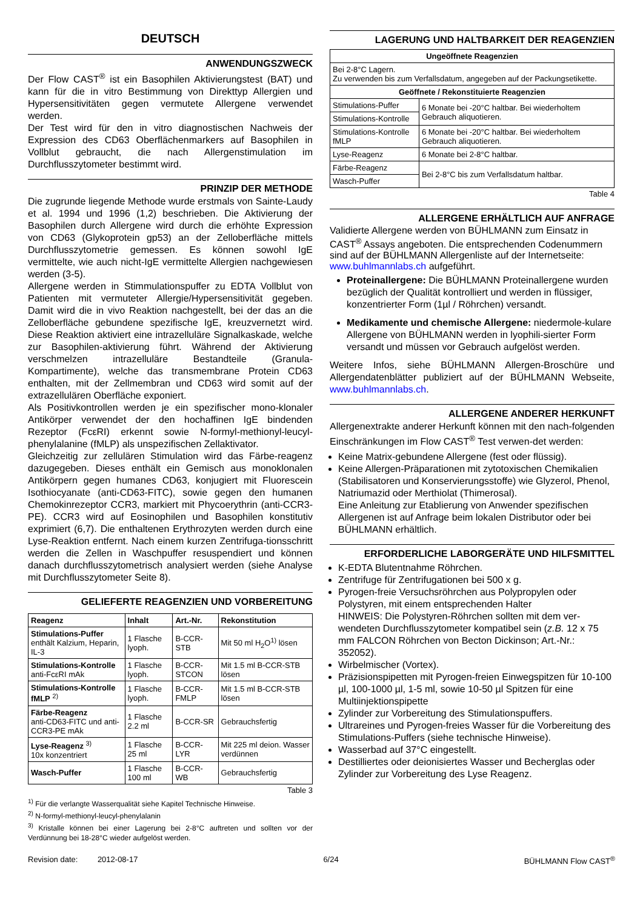DEUTSCH
ANWENDUNGSZWECK
Der Flow CAST<sup>®</sup> ist ein Basophilen Aktivierungstest (BAT) und kann für die in vitro Bestimmung von Direkttyp Allergien und Hypersensitivitäten gegen vermutete Allergene verwendet werden.
Der Test wird für den in vitro diagnostischen Nachweis der Expression des CD63 Oberflächenmarkers auf Basophilen in Vollblut gebraucht, die nach Allergenstimulation im Durchflusszytometer bestimmt wird.
PRINZIP DER METHODE
Die zugrunde liegende Methode wurde erstmals von Sainte-Laudy et al. 1994 und 1996 (1,2) beschrieben. Die Aktivierung der Basophilen durch Allergene wird durch die erhöhte Expression von CD63 (Glykoprotein gp53) an der Zelloberfläche mittels Durchflusszytometrie gemessen. Es können sowohl IgE vermittelte, wie auch nicht-IgE vermittelte Allergien nachgewiesen werden (3-5).
Allergene werden in Stimmulationspuffer zu EDTA Vollblut von Patienten mit vermuteter Allergie/Hypersensitivität gegeben. Damit wird die in vivo Reaktion nachgestellt, bei der das an die Zelloberfläche gebundene spezifische IgE, kreuzvernetzt wird. Diese Reaktion aktiviert eine intrazelluläre Signalkaskade, welche zur Basophilen-aktivierung führt. Während der Aktivierung verschmelzen intrazelluläre Bestandteile (Granula-Kompartimente), welche das transmembrane Protein CD63 enthalten, mit der Zellmembran und CD63 wird somit auf der extrazellulären Oberfläche exponiert.
Als Positivkontrollen werden je ein spezifischer mono-klonaler Antikörper verwendet der den hochaffinen IgE bindenden Rezeptor (FcεRI) erkennt sowie N-formyl-methionyl-leucyl-phenylalanine (fMLP) als unspezifischen Zellaktivator.
Gleichzeitig zur zellulären Stimulation wird das Färbe-reagenz dazugegeben. Dieses enthält ein Gemisch aus monoklonalen Antikörpern gegen humanes CD63, konjugiert mit Fluorescein Isothiocyanate (anti-CD63-FITC), sowie gegen den humanen Chemokinrezeptor CCR3, markiert mit Phycoerythrin (anti-CCR3-PE). CCR3 wird auf Eosinophilen und Basophilen konstitutiv exprimiert (6,7). Die enthaltenen Erythrozyten werden durch eine Lyse-Reaktion entfernt. Nach einem kurzen Zentrifuga-tionsschritt werden die Zellen in Waschpuffer resuspendiert und können danach durchflusszytometrisch analysiert werden (siehe Analyse mit Durchflusszytometer Seite 8).
GELIEFERTE REAGENZIEN UND VORBEREITUNG
| Reagenz | Inhalt | Art.-Nr. | Rekonstitution |
| --- | --- | --- | --- |
| Stimulations-Puffer enthält Kalzium, Heparin, IL-3 | 1 Flasche lyoph. | B-CCR-STB | Mit 50 ml H<sub>2</sub>O<sup>1)</sup> lösen |
| Stimulations-Kontrolle anti-FcεRI mAk | 1 Flasche lyoph. | B-CCR-STCON | Mit 1.5 ml B-CCR-STB lösen |
| Stimulations-Kontrolle fMLP <sup>2)</sup> | 1 Flasche lyoph. | B-CCR-FMLP | Mit 1.5 ml B-CCR-STB lösen |
| Färbe-Reagenz anti-CD63-FITC und anti-CCR3-PE mAk | 1 Flasche 2.2 ml | B-CCR-SR | Gebrauchsfertig |
| Lyse-Reagenz <sup>3)</sup> 10x konzentriert | 1 Flasche 25 ml | B-CCR-LYR | Mit 225 ml deion. Wasser verdünnen |
| Wasch-Puffer | 1 Flasche 100 ml | B-CCR-WB | Gebrauchsfertig |
Table 3
<sup>1)</sup> Für die verlangte Wasserqualität siehe Kapitel Technische Hinweise.
<sup>2)</sup> N-formyl-methionyl-leucyl-phenylalanin
<sup>3)</sup> Kristalle können bei einer Lagerung bei 2-8°C auftreten und sollten vor der Verdünnung bei 18-28°C wieder aufgelöst werden.
LAGERUNG UND HALTBARKEIT DER REAGENZIEN
| Ungeöffnete Reagenzien | |
| --- | --- |
| Bei 2-8°C Lagern. Zu verwenden bis zum Verfallsdatum, angegeben auf der Packungsetikette. | |
| Geöffnete / Rekonstituierte Reagenzien | |
| Stimulations-Puffer | 6 Monate bei -20°C haltbar. Bei wiederholtem Gebrauch aliquotieren. |
| Stimulations-Kontrolle | |
| Stimulations-Kontrolle fMLP | 6 Monate bei -20°C haltbar. Bei wiederholtem Gebrauch aliquotieren. |
| Lyse-Reagenz | 6 Monate bei 2-8°C haltbar. |
| Färbe-Reagenz | Bei 2-8°C bis zum Verfallsdatum haltbar. |
| Wasch-Puffer | |
Table 4
ALLERGENE ERHÄLTLICH AUF ANFRAGE
Validierte Allergene werden von BÜHLMANN zum Einsatz in CAST<sup>®</sup> Assays angeboten. Die entsprechenden Codenummern sind auf der BÜHLMANN Allergenliste auf der Internetseite: www.buhlmannlabs.ch aufgeführt.
Proteinallergene: Die BÜHLMANN Proteinallergene wurden bezüglich der Qualität kontrolliert und werden in flüssiger, konzentrierter Form (1µl / Röhrchen) versandt.
Medikamente und chemische Allergene: niedermole-kulare Allergene von BÜHLMANN werden in lyophili-sierter Form versandt und müssen vor Gebrauch aufgelöst werden.
Weitere Infos, siehe BÜHLMANN Allergen-Broschüre und Allergendatenblätter publiziert auf der BÜHLMANN Webseite, www.buhlmannlabs.ch.
ALLERGENE ANDERER HERKUNFT
Allergenextrakte anderer Herkunft können mit den nach-folgenden Einschränkungen im Flow CAST<sup>®</sup> Test verwen-det werden:
Keine Matrix-gebundene Allergene (fest oder flüssig).
Keine Allergen-Präparationen mit zytotoxischen Chemikalien (Stabilisatoren und Konservierungsstoffe) wie Glyzerol, Phenol, Natriumazid oder Merthiolat (Thimerosal).
Eine Anleitung zur Etablierung von Anwender spezifischen Allergenen ist auf Anfrage beim lokalen Distributor oder bei BÜHLMANN erhältlich.
ERFORDERLICHE LABORGERÄTE UND HILFSMITTEL
K-EDTA Blutentnahme Röhrchen.
Zentrifuge für Zentrifugationen bei 500 x g.
Pyrogen-freie Versuchsröhrchen aus Polypropylen oder Polystyren, mit einem entsprechenden Halter
HINWEIS: Die Polystyren-Röhrchen sollten mit dem ver-wendeten Durchflusszytometer kompatibel sein (z.B. 12 x 75 mm FALCON Röhrchen von Becton Dickinson; Art.-Nr.: 352052).
Wirbelmischer (Vortex).
Präzisionspipetten mit Pyrogen-freien Einwegspitzen für 10-100 µl, 100-1000 µl, 1-5 ml, sowie 10-50 µl Spitzen für eine Multiinjektionspipette
Zylinder zur Vorbereitung des Stimulationspuffers.
Ultrareines und Pyrogen-freies Wasser für die Vorbereitung des Stimulations-Puffers (siehe technische Hinweise).
Wasserbad auf 37°C eingestellt.
Destilliertes oder deionisiertes Wasser und Becherglas oder Zylinder zur Vorbereitung des Lyse Reagenz.
Revision date: 2012-08-17 6/24 BÜHLMANN Flow CAST<sup>®</sup>